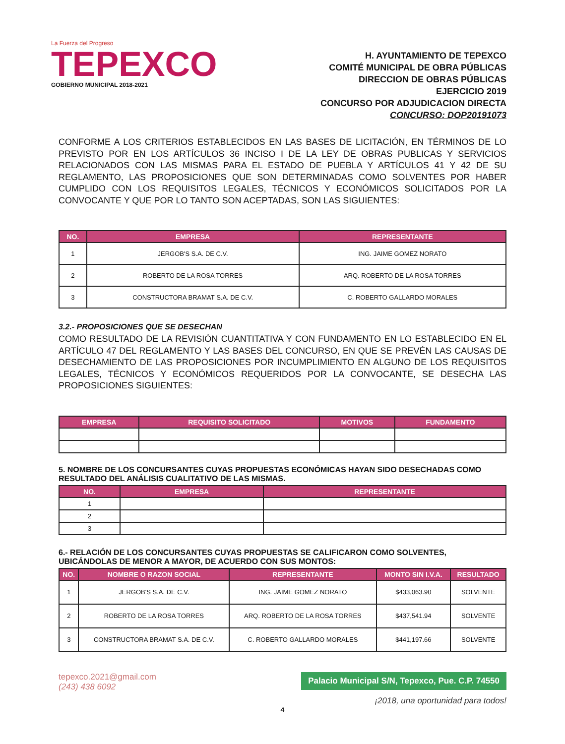La Fuerza del Progreso
TEPEXCO
GOBIERNO MUNICIPAL 2018-2021
H. AYUNTAMIENTO DE TEPEXCO
COMITÉ MUNICIPAL DE OBRA PÚBLICAS
DIRECCION DE OBRAS PÚBLICAS
EJERCICIO 2019
CONCURSO POR ADJUDICACION DIRECTA
CONCURSO: DOP20191073
CONFORME A LOS CRITERIOS ESTABLECIDOS EN LAS BASES DE LICITACIÓN, EN TÉRMINOS DE LO PREVISTO POR EN LOS ARTÍCULOS 36 INCISO I DE LA LEY DE OBRAS PUBLICAS Y SERVICIOS RELACIONADOS CON LAS MISMAS PARA EL ESTADO DE PUEBLA Y ARTÍCULOS 41 Y 42 DE SU REGLAMENTO, LAS PROPOSICIONES QUE SON DETERMINADAS COMO SOLVENTES POR HABER CUMPLIDO CON LOS REQUISITOS LEGALES, TÉCNICOS Y ECONÓMICOS SOLICITADOS POR LA CONVOCANTE Y QUE POR LO TANTO SON ACEPTADAS, SON LAS SIGUIENTES:
| NO. | EMPRESA | REPRESENTANTE |
| --- | --- | --- |
| 1 | JERGOB'S S.A. DE C.V. | ING. JAIME GOMEZ NORATO |
| 2 | ROBERTO DE LA ROSA TORRES | ARQ. ROBERTO DE LA ROSA TORRES |
| 3 | CONSTRUCTORA BRAMAT S.A. DE C.V. | C. ROBERTO GALLARDO MORALES |
3.2.- PROPOSICIONES QUE SE DESECHAN
COMO RESULTADO DE LA REVISIÓN CUANTITATIVA Y CON FUNDAMENTO EN LO ESTABLECIDO EN EL ARTÍCULO 47 DEL REGLAMENTO Y LAS BASES DEL CONCURSO, EN QUE SE PREVÉN LAS CAUSAS DE DESECHAMIENTO DE LAS PROPOSICIONES POR INCUMPLIMIENTO EN ALGUNO DE LOS REQUISITOS LEGALES, TÉCNICOS Y ECONÓMICOS REQUERIDOS POR LA CONVOCANTE, SE DESECHA LAS PROPOSICIONES SIGUIENTES:
| EMPRESA | REQUISITO SOLICITADO | MOTIVOS | FUNDAMENTO |
| --- | --- | --- | --- |
5. NOMBRE DE LOS CONCURSANTES CUYAS PROPUESTAS ECONÓMICAS HAYAN SIDO DESECHADAS COMO RESULTADO DEL ANÁLISIS CUALITATIVO DE LAS MISMAS.
| NO. | EMPRESA | REPRESENTANTE |
| --- | --- | --- |
| 1 | | |
| 2 | | |
| 3 | | |
6.- RELACIÓN DE LOS CONCURSANTES CUYAS PROPUESTAS SE CALIFICARON COMO SOLVENTES, UBICÁNDOLAS DE MENOR A MAYOR, DE ACUERDO CON SUS MONTOS:
| NO. | NOMBRE O RAZON SOCIAL | REPRESENTANTE | MONTO SIN I.V.A. | RESULTADO |
| --- | --- | --- | --- | --- |
| 1 | JERGOB'S S.A. DE C.V. | ING. JAIME GOMEZ NORATO | $433,063.90 | SOLVENTE |
| 2 | ROBERTO DE LA ROSA TORRES | ARQ. ROBERTO DE LA ROSA TORRES | $437,541.94 | SOLVENTE |
| 3 | CONSTRUCTORA BRAMAT S.A. DE C.V. | C. ROBERTO GALLARDO MORALES | $441,197.66 | SOLVENTE |
tepexco.2021@gmail.com
(243) 438 6092
Palacio Municipal S/N, Tepexco, Pue. C.P. 74550
¡2018, una oportunidad para todos!
4